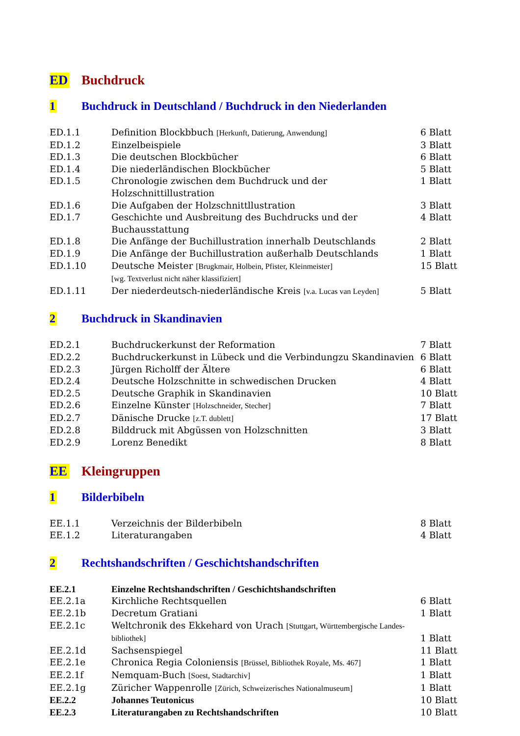ED Buchdruck
1 Buchdruck in Deutschland / Buchdruck in den Niederlanden
| ED.1.1 | Definition Blockbbuch [Herkunft, Datierung, Anwendung] | 6 Blatt |
| ED.1.2 | Einzelbeispiele | 3 Blatt |
| ED.1.3 | Die deutschen Blockbücher | 6 Blatt |
| ED.1.4 | Die niederländischen Blockbücher | 5 Blatt |
| ED.1.5 | Chronologie zwischen dem Buchdruck und der Holzschnittillustration | 1 Blatt |
| ED.1.6 | Die Aufgaben der Holzschnittllustration | 3 Blatt |
| ED.1.7 | Geschichte und Ausbreitung des Buchdrucks und der Buchausstattung | 4 Blatt |
| ED.1.8 | Die Anfänge der Buchillustration innerhalb Deutschlands | 2 Blatt |
| ED.1.9 | Die Anfänge der Buchillustration außerhalb Deutschlands | 1 Blatt |
| ED.1.10 | Deutsche Meister [Brugkmair, Holbein, Pfister, Kleinmeister] [wg. Textverlust nicht näher klassifiziert] | 15 Blatt |
| ED.1.11 | Der niederdeutsch-niederländische Kreis [v.a. Lucas van Leyden] | 5 Blatt |
2 Buchdruck in Skandinavien
| ED.2.1 | Buchdruckerkunst der Reformation | 7 Blatt |
| ED.2.2 | Buchdruckerkunst in Lübeck und die Verbindungzu Skandinavien | 6 Blatt |
| ED.2.3 | Jürgen Richolff der Ältere | 6 Blatt |
| ED.2.4 | Deutsche Holzschnitte in schwedischen Drucken | 4 Blatt |
| ED.2.5 | Deutsche Graphik in Skandinavien | 10 Blatt |
| ED.2.6 | Einzelne Künster [Holzschneider, Stecher] | 7 Blatt |
| ED.2.7 | Dänische Drucke [z.T. dublett] | 17 Blatt |
| ED.2.8 | Bilddruck mit Abgüssen von Holzschnitten | 3 Blatt |
| ED.2.9 | Lorenz Benedikt | 8 Blatt |
EE Kleingruppen
1 Bilderbibeln
| EE.1.1 | Verzeichnis der Bilderbibeln | 8 Blatt |
| EE.1.2 | Literaturangaben | 4 Blatt |
2 Rechtshandschriften / Geschichtshandschriften
| EE.2.1 | Einzelne Rechtshandschriften / Geschichtshandschriften | |
| EE.2.1a | Kirchliche Rechtsquellen | 6 Blatt |
| EE.2.1b | Decretum Gratiani | 1 Blatt |
| EE.2.1c | Weltchronik des Ekkehard von Urach [Stuttgart, Württembergische Landes-bibliothek] | 1 Blatt |
| EE.2.1d | Sachsenspiegel | 11 Blatt |
| EE.2.1e | Chronica Regia Coloniensis [Brüssel, Bibliothek Royale, Ms. 467] | 1 Blatt |
| EE.2.1f | Nemquam-Buch [Soest, Stadtarchiv] | 1 Blatt |
| EE.2.1g | Züricher Wappenrolle [Zürich, Schweizerisches Nationalmuseum] | 1 Blatt |
| EE.2.2 | Johannes Teutonicus | 10 Blatt |
| EE.2.3 | Literaturangaben zu Rechtshandschriften | 10 Blatt |